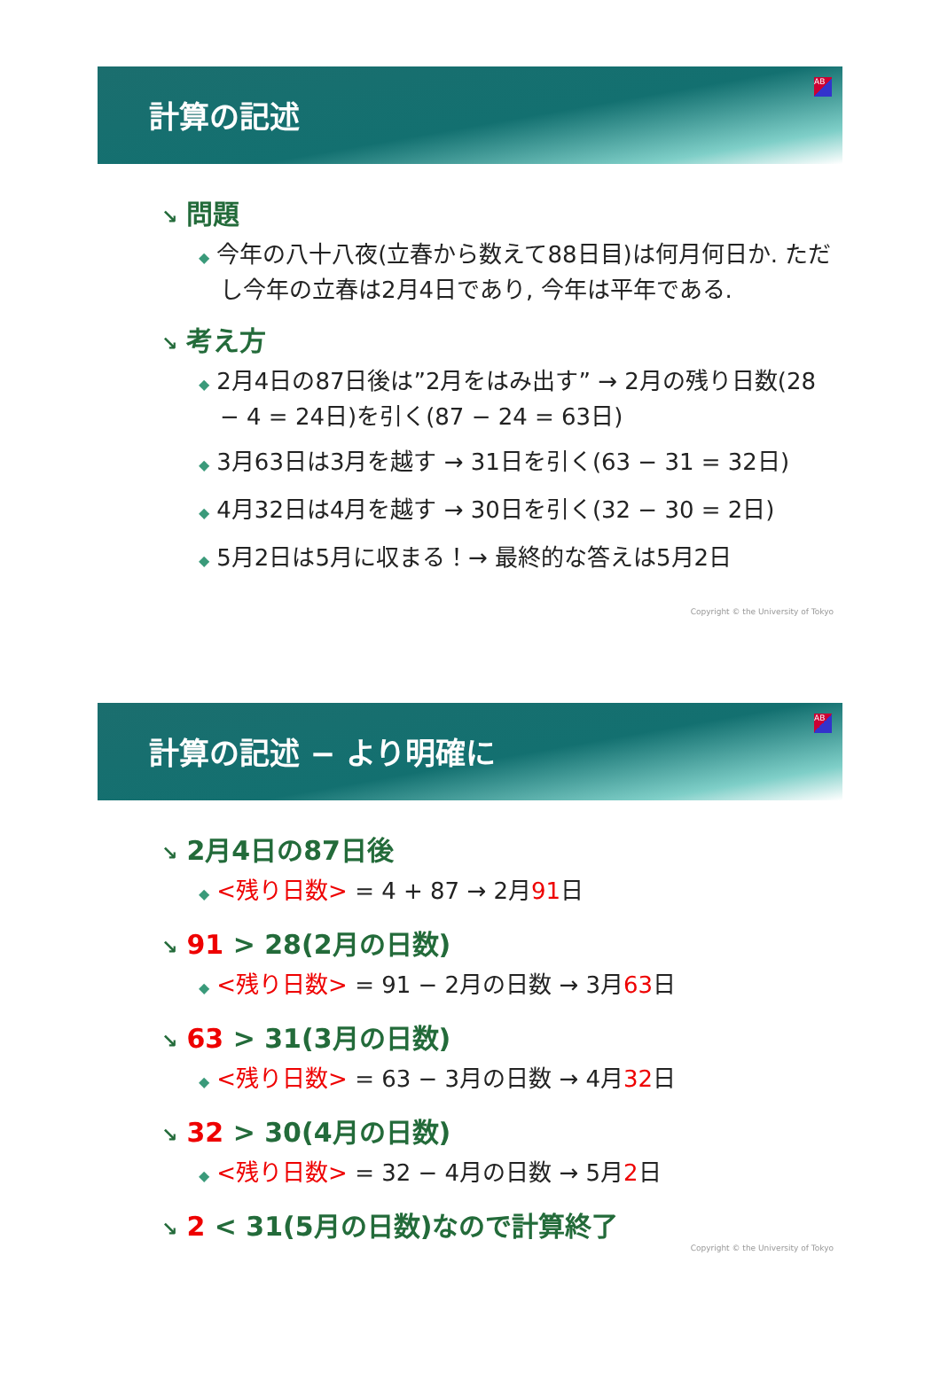計算の記述
AB
↘ 問題
◆ 今年の八十八夜(立春から数えて88日目)は何月何日か. ただし今年の立春は2月4日であり, 今年は平年である.
↘ 考え方
◆ 2月4日の87日後は”2月をはみ出す” → 2月の残り日数(28 − 4 = 24日)を引く(87 − 24 = 63日)
◆ 3月63日は3月を越す → 31日を引く(63 − 31 = 32日)
◆ 4月32日は4月を越す → 30日を引く(32 − 30 = 2日)
◆ 5月2日は5月に収まる！→ 最終的な答えは5月2日
Copyright © the University of Tokyo
計算の記述 − より明確に
AB
↘ 2月4日の87日後
◆ <残り日数> = 4 + 87 → 2月91日
↘ 91 > 28(2月の日数)
◆ <残り日数> = 91 − 2月の日数 → 3月63日
↘ 63 > 31(3月の日数)
◆ <残り日数> = 63 − 3月の日数 → 4月32日
↘ 32 > 30(4月の日数)
◆ <残り日数> = 32 − 4月の日数 → 5月2日
↘ 2 < 31(5月の日数)なので計算終了
Copyright © the University of Tokyo